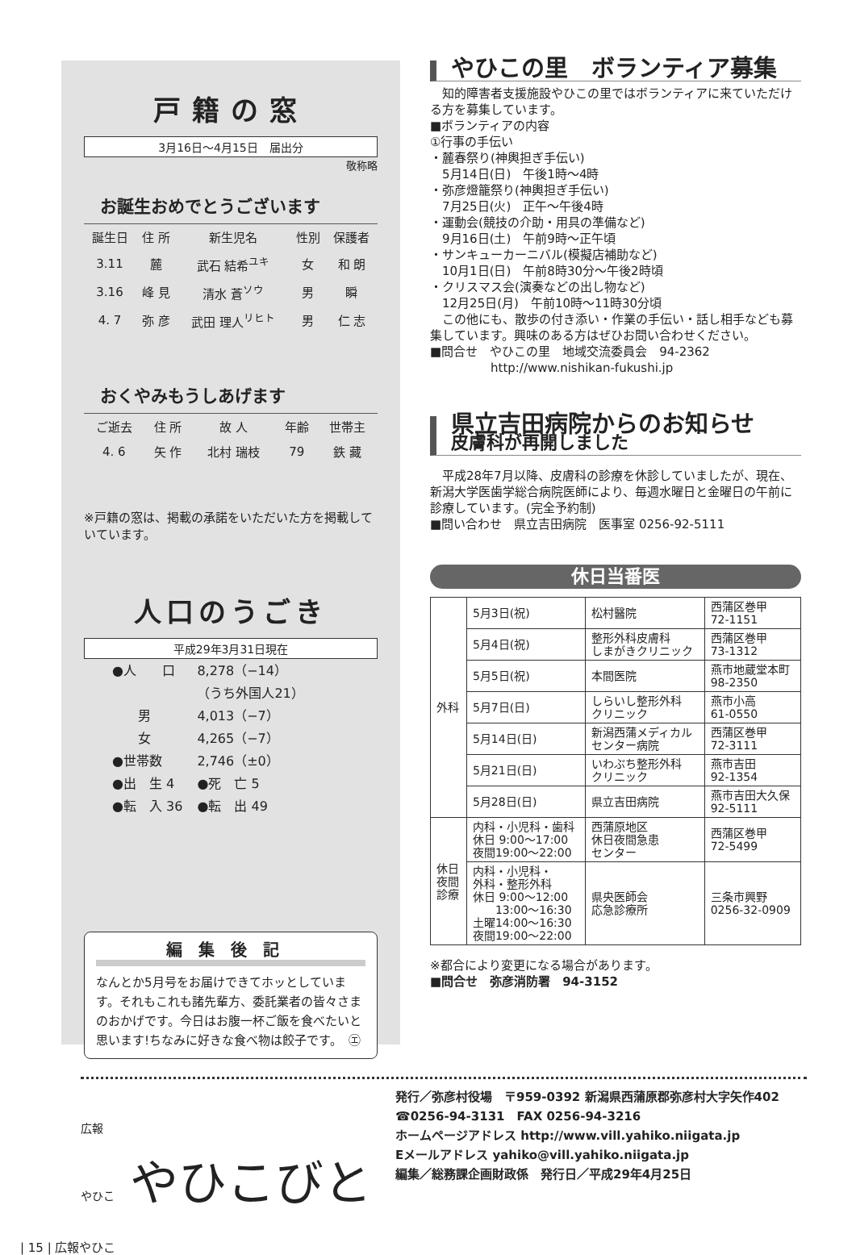戸籍の窓
3月16日～4月15日　届出分
敬称略
お誕生おめでとうございます
| 誕生日 | 住 所 | 新生児名 | 性別 | 保護者 |
| --- | --- | --- | --- | --- |
| 3.11 | 麓 | 武石 結希<sup>ユキ</sup> | 女 | 和 朗 |
| 3.16 | 峰 見 | 清水 蒼<sup>ソウ</sup> | 男 | 瞬 |
| 4. 7 | 弥 彦 | 武田 理人<sup>リヒト</sup> | 男 | 仁 志 |
おくやみもうしあげます
| ご逝去 | 住 所 | 故 人 | 年齢 | 世帯主 |
| --- | --- | --- | --- | --- |
| 4. 6 | 矢 作 | 北村 瑞枝 | 79 | 鉄 藏 |
※戸籍の窓は、掲載の承諾をいただいた方を掲載していています。
人口のうごき
平成29年3月31日現在
| ●人 口 | 8,278（−14） |
| | （うち外国人21） |
| 男 | 4,013（−7） |
| 女 | 4,265（−7） |
| ●世帯数 | 2,746（±0） |
| ●出 生 4 | ●死 亡 5 |
| ●転 入 36 | ●転 出 49 |
編集後記
なんとか5月号をお届けできてホッとしています。それもこれも諸先輩方、委託業者の皆々さまのおかげです。今日はお腹一杯ご飯を食べたいと思います!ちなみに好きな食べ物は餃子です。　㋓
やひこの里　ボランティア募集
　知的障害者支援施設やひこの里ではボランティアに来ていただける方を募集しています。
■ボランティアの内容
①行事の手伝い
・麓春祭り(神輿担ぎ手伝い)
　5月14日(日)　午後1時～4時
・弥彦燈籠祭り(神輿担ぎ手伝い)
　7月25日(火)　正午～午後4時
・運動会(競技の介助・用具の準備など)
　9月16日(土)　午前9時～正午頃
・サンキューカーニバル(模擬店補助など)
　10月1日(日)　午前8時30分～午後2時頃
・クリスマス会(演奏などの出し物など)
　12月25日(月)　午前10時～11時30分頃
　この他にも、散歩の付き添い・作業の手伝い・話し相手なども募集しています。興味のある方はぜひお問い合わせください。
■問合せ　やひこの里　地域交流委員会　94-2362
　　　　　http://www.nishikan-fukushi.jp
県立吉田病院からのお知らせ
皮膚科が再開しました
　平成28年7月以降、皮膚科の診療を休診していましたが、現在、新潟大学医歯学総合病院医師により、毎週水曜日と金曜日の午前に診療しています。(完全予約制)
■問い合わせ　県立吉田病院　医事室 0256-92-5111
休日当番医
| 外科 | 5月3日(祝) | 松村醫院 | 西蒲区巻甲 72-1151 |
| | 5月4日(祝) | 整形外科皮膚科 しまがきクリニック | 西蒲区巻甲 73-1312 |
| | 5月5日(祝) | 本間医院 | 燕市地蔵堂本町 98-2350 |
| | 5月7日(日) | しらいし整形外科 クリニック | 燕市小高 61-0550 |
| | 5月14日(日) | 新潟西蒲メディカル センター病院 | 西蒲区巻甲 72-3111 |
| | 5月21日(日) | いわぶち整形外科 クリニック | 燕市吉田 92-1354 |
| | 5月28日(日) | 県立吉田病院 | 燕市吉田大久保 92-5111 |
| 休日 夜間 診療 | 内科・小児科・歯科 休日 9:00～17:00 夜間19:00～22:00 | 西蒲原地区 休日夜間急患 センター | 西蒲区巻甲 72-5499 |
| | 内科・小児科・ 外科・整形外科 休日 9:00～12:00 13:00～16:30 土曜14:00～16:30 夜間19:00～22:00 | 県央医師会 応急診療所 | 三条市興野 0256-32-0909 |
※都合により変更になる場合があります。
■問合せ　弥彦消防署　94-3152
広報
やひこ やひこびと
発行／弥彦村役場　〒959-0392 新潟県西蒲原郡弥彦村大字矢作402
☎0256-94-3131　FAX 0256-94-3216
ホームページアドレス http://www.vill.yahiko.niigata.jp
Eメールアドレス yahiko@vill.yahiko.niigata.jp
編集／総務課企画財政係　発行日／平成29年4月25日
| 15 | 広報やひこ